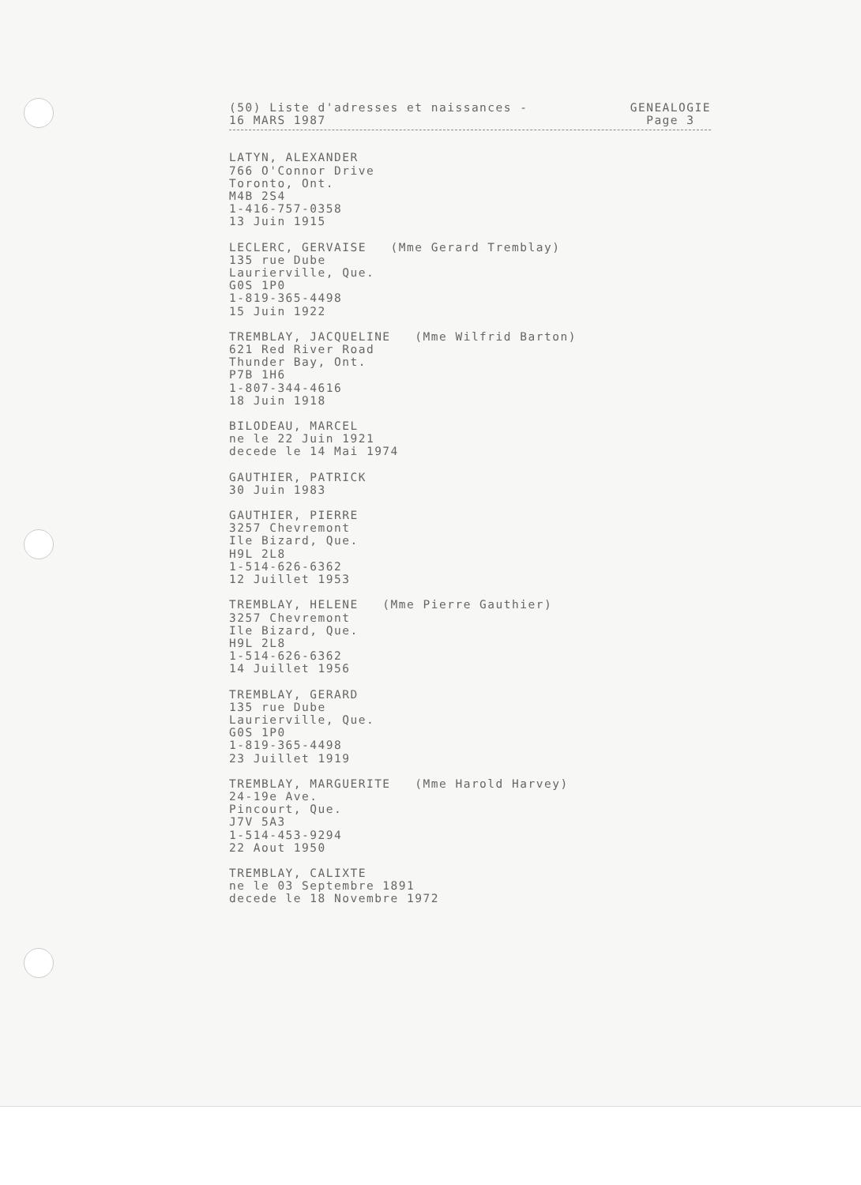(50) Liste d'adresses et naissances -
16 MARS 1987
GENEALOGIE
Page 3
LATYN, ALEXANDER 766 O'Connor Drive Toronto, Ont. M4B 2S4 1-416-757-0358 13 Juin 1915
LECLERC, GERVAISE (Mme Gerard Tremblay) 135 rue Dube Laurierville, Que. G0S 1P0 1-819-365-4498 15 Juin 1922
TREMBLAY, JACQUELINE (Mme Wilfrid Barton) 621 Red River Road Thunder Bay, Ont. P7B 1H6 1-807-344-4616 18 Juin 1918
BILODEAU, MARCEL ne le 22 Juin 1921 decede le 14 Mai 1974
GAUTHIER, PATRICK 30 Juin 1983
GAUTHIER, PIERRE 3257 Chevremont Ile Bizard, Que. H9L 2L8 1-514-626-6362 12 Juillet 1953
TREMBLAY, HELENE (Mme Pierre Gauthier) 3257 Chevremont Ile Bizard, Que. H9L 2L8 1-514-626-6362 14 Juillet 1956
TREMBLAY, GERARD 135 rue Dube Laurierville, Que. G0S 1P0 1-819-365-4498 23 Juillet 1919
TREMBLAY, MARGUERITE (Mme Harold Harvey) 24-19e Ave. Pincourt, Que. J7V 5A3 1-514-453-9294 22 Aout 1950
TREMBLAY, CALIXTE ne le 03 Septembre 1891 decede le 18 Novembre 1972